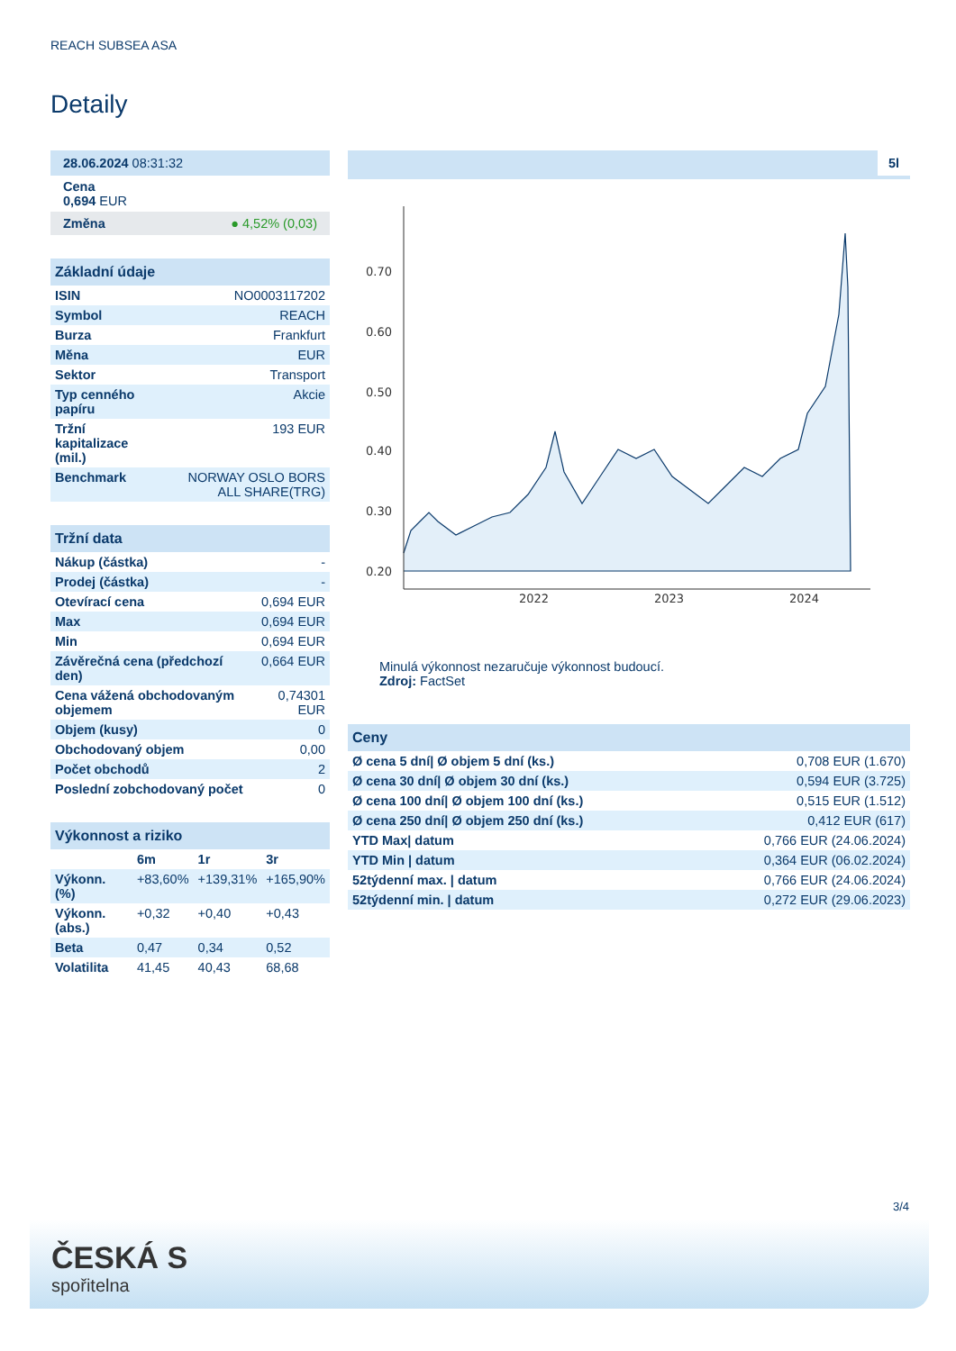REACH SUBSEA ASA
Detaily
28.06.2024 08:31:32
Cena
0,694 EUR
Změna ● 4,52% (0,03)
Základní údaje
| ISIN | NO0003117202 |
| Symbol | REACH |
| Burza | Frankfurt |
| Měna | EUR |
| Sektor | Transport |
| Typ cenného papíru | Akcie |
| Tržní kapitalizace (mil.) | 193 EUR |
| Benchmark | NORWAY OSLO BORS ALL SHARE(TRG) |
Tržní data
| Nákup (částka) | - |
| Prodej (částka) | - |
| Otevírací cena | 0,694 EUR |
| Max | 0,694 EUR |
| Min | 0,694 EUR |
| Závěrečná cena (předchozí den) | 0,664 EUR |
| Cena vážená obchodovaným objemem | 0,74301 EUR |
| Objem (kusy) | 0 |
| Obchodovaný objem | 0,00 |
| Počet obchodů | 2 |
| Poslední zobchodovaný počet | 0 |
Výkonnost a riziko
| | 6m | 1r | 3r |
| Výkonn. (%) | +83,60% | +139,31% | +165,90% |
| Výkonn. (abs.) | +0,32 | +0,40 | +0,43 |
| Beta | 0,47 | 0,34 | 0,52 |
| Volatilita | 41,45 | 40,43 | 68,68 |
5l
0.70
0.60
0.50
0.40
0.30
0.20
2022
2023
2024
Minulá výkonnost nezaručuje výkonnost budoucí.
Zdroj: FactSet
Ceny
| Ø cena 5 dní/ Ø objem 5 dní (ks.) | 0,708 EUR (1.670) |
| Ø cena 30 dní/ Ø objem 30 dní (ks.) | 0,594 EUR (3.725) |
| Ø cena 100 dní/ Ø objem 100 dní (ks.) | 0,515 EUR (1.512) |
| Ø cena 250 dní/ Ø objem 250 dní (ks.) | 0,412 EUR (617) |
| YTD Max/ datum | 0,766 EUR (24.06.2024) |
| YTD Min / datum | 0,364 EUR (06.02.2024) |
| 52týdenní max. / datum | 0,766 EUR (24.06.2024) |
| 52týdenní min. / datum | 0,272 EUR (29.06.2023) |
3/4
ČESKÁ S
spořitelna